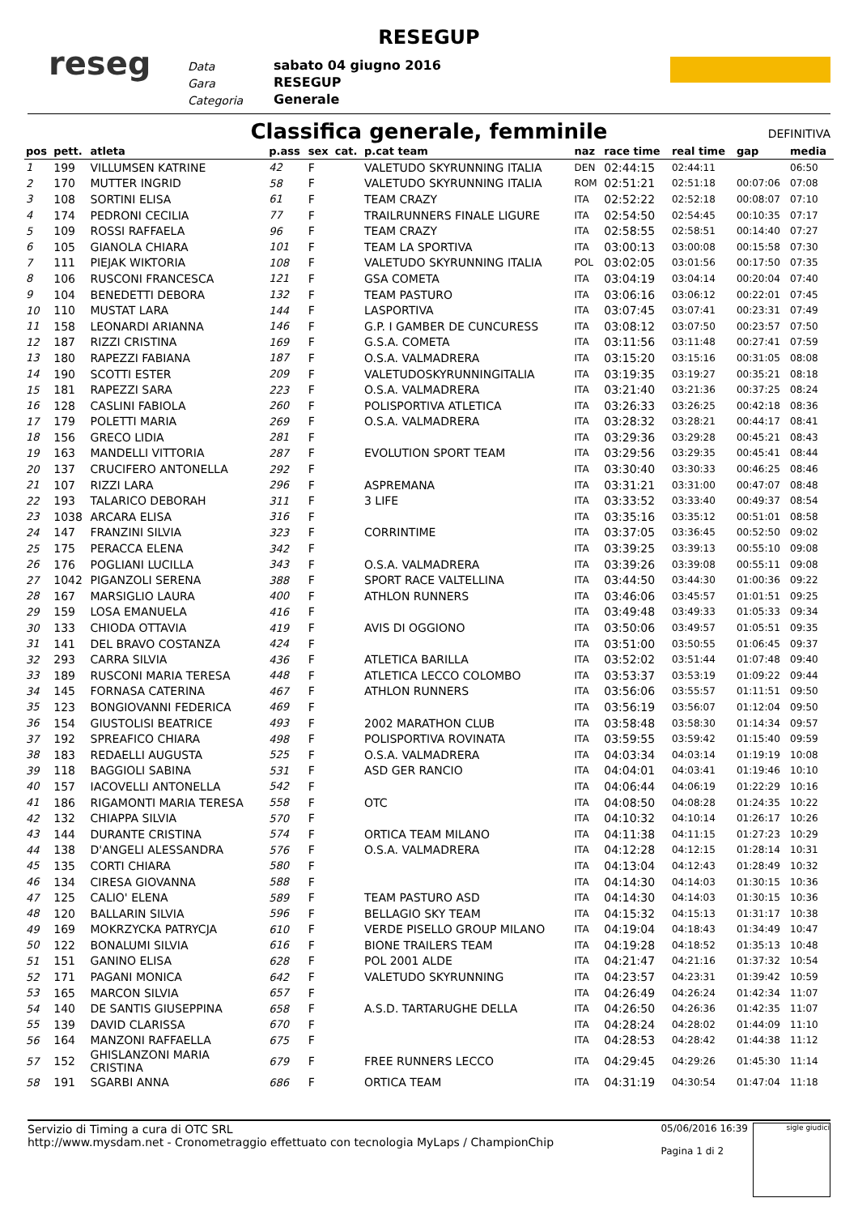RESEGUP
reseg
Data
Gara
Categoria
sabato 04 giugno 2016
RESEGUP
Generale
Classifica generale, femminile DEFINITIVA
| pos | pett. | atleta | p.ass | sex | cat. | p.cat team | naz | race time | real time | gap | media |
| --- | --- | --- | --- | --- | --- | --- | --- | --- | --- | --- | --- |
| 1 | 199 | VILLUMSEN KATRINE | 42 | F | | VALETUDO SKYRUNNING ITALIA | DEN | 02:44:15 | 02:44:11 | | 06:50 |
| 2 | 170 | MUTTER INGRID | 58 | F | | VALETUDO SKYRUNNING ITALIA | ROM | 02:51:21 | 02:51:18 | 00:07:06 | 07:08 |
| 3 | 108 | SORTINI ELISA | 61 | F | | TEAM CRAZY | ITA | 02:52:22 | 02:52:18 | 00:08:07 | 07:10 |
| 4 | 174 | PEDRONI CECILIA | 77 | F | | TRAILRUNNERS FINALE LIGURE | ITA | 02:54:50 | 02:54:45 | 00:10:35 | 07:17 |
| 5 | 109 | ROSSI RAFFAELA | 96 | F | | TEAM CRAZY | ITA | 02:58:55 | 02:58:51 | 00:14:40 | 07:27 |
| 6 | 105 | GIANOLA CHIARA | 101 | F | | TEAM LA SPORTIVA | ITA | 03:00:13 | 03:00:08 | 00:15:58 | 07:30 |
| 7 | 111 | PIEJAK WIKTORIA | 108 | F | | VALETUDO SKYRUNNING ITALIA | POL | 03:02:05 | 03:01:56 | 00:17:50 | 07:35 |
| 8 | 106 | RUSCONI FRANCESCA | 121 | F | | GSA COMETA | ITA | 03:04:19 | 03:04:14 | 00:20:04 | 07:40 |
| 9 | 104 | BENEDETTI DEBORA | 132 | F | | TEAM PASTURO | ITA | 03:06:16 | 03:06:12 | 00:22:01 | 07:45 |
| 10 | 110 | MUSTAT LARA | 144 | F | | LASPORTIVA | ITA | 03:07:45 | 03:07:41 | 00:23:31 | 07:49 |
| 11 | 158 | LEONARDI ARIANNA | 146 | F | | G.P. I GAMBER DE CUNCURESS | ITA | 03:08:12 | 03:07:50 | 00:23:57 | 07:50 |
| 12 | 187 | RIZZI CRISTINA | 169 | F | | G.S.A. COMETA | ITA | 03:11:56 | 03:11:48 | 00:27:41 | 07:59 |
| 13 | 180 | RAPEZZI FABIANA | 187 | F | | O.S.A. VALMADRERA | ITA | 03:15:20 | 03:15:16 | 00:31:05 | 08:08 |
| 14 | 190 | SCOTTI ESTER | 209 | F | | VALETUDOSKYRUNNINGITALIA | ITA | 03:19:35 | 03:19:27 | 00:35:21 | 08:18 |
| 15 | 181 | RAPEZZI SARA | 223 | F | | O.S.A. VALMADRERA | ITA | 03:21:40 | 03:21:36 | 00:37:25 | 08:24 |
| 16 | 128 | CASLINI FABIOLA | 260 | F | | POLISPORTIVA ATLETICA | ITA | 03:26:33 | 03:26:25 | 00:42:18 | 08:36 |
| 17 | 179 | POLETTI MARIA | 269 | F | | O.S.A. VALMADRERA | ITA | 03:28:32 | 03:28:21 | 00:44:17 | 08:41 |
| 18 | 156 | GRECO LIDIA | 281 | F | | | ITA | 03:29:36 | 03:29:28 | 00:45:21 | 08:43 |
| 19 | 163 | MANDELLI VITTORIA | 287 | F | | EVOLUTION SPORT TEAM | ITA | 03:29:56 | 03:29:35 | 00:45:41 | 08:44 |
| 20 | 137 | CRUCIFERO ANTONELLA | 292 | F | | | ITA | 03:30:40 | 03:30:33 | 00:46:25 | 08:46 |
| 21 | 107 | RIZZI LARA | 296 | F | | ASPREMANA | ITA | 03:31:21 | 03:31:00 | 00:47:07 | 08:48 |
| 22 | 193 | TALARICO DEBORAH | 311 | F | | 3 LIFE | ITA | 03:33:52 | 03:33:40 | 00:49:37 | 08:54 |
| 23 | 1038 | ARCARA ELISA | 316 | F | | | ITA | 03:35:16 | 03:35:12 | 00:51:01 | 08:58 |
| 24 | 147 | FRANZINI SILVIA | 323 | F | | CORRINTIME | ITA | 03:37:05 | 03:36:45 | 00:52:50 | 09:02 |
| 25 | 175 | PERACCA ELENA | 342 | F | | | ITA | 03:39:25 | 03:39:13 | 00:55:10 | 09:08 |
| 26 | 176 | POGLIANI LUCILLA | 343 | F | | O.S.A. VALMADRERA | ITA | 03:39:26 | 03:39:08 | 00:55:11 | 09:08 |
| 27 | 1042 | PIGANZOLI SERENA | 388 | F | | SPORT RACE VALTELLINA | ITA | 03:44:50 | 03:44:30 | 01:00:36 | 09:22 |
| 28 | 167 | MARSIGLIO LAURA | 400 | F | | ATHLON RUNNERS | ITA | 03:46:06 | 03:45:57 | 01:01:51 | 09:25 |
| 29 | 159 | LOSA EMANUELA | 416 | F | | | ITA | 03:49:48 | 03:49:33 | 01:05:33 | 09:34 |
| 30 | 133 | CHIODA OTTAVIA | 419 | F | | AVIS DI OGGIONO | ITA | 03:50:06 | 03:49:57 | 01:05:51 | 09:35 |
| 31 | 141 | DEL BRAVO COSTANZA | 424 | F | | | ITA | 03:51:00 | 03:50:55 | 01:06:45 | 09:37 |
| 32 | 293 | CARRA SILVIA | 436 | F | | ATLETICA BARILLA | ITA | 03:52:02 | 03:51:44 | 01:07:48 | 09:40 |
| 33 | 189 | RUSCONI MARIA TERESA | 448 | F | | ATLETICA LECCO COLOMBO | ITA | 03:53:37 | 03:53:19 | 01:09:22 | 09:44 |
| 34 | 145 | FORNASA CATERINA | 467 | F | | ATHLON RUNNERS | ITA | 03:56:06 | 03:55:57 | 01:11:51 | 09:50 |
| 35 | 123 | BONGIOVANNI FEDERICA | 469 | F | | | ITA | 03:56:19 | 03:56:07 | 01:12:04 | 09:50 |
| 36 | 154 | GIUSTOLISI BEATRICE | 493 | F | | 2002 MARATHON CLUB | ITA | 03:58:48 | 03:58:30 | 01:14:34 | 09:57 |
| 37 | 192 | SPREAFICO CHIARA | 498 | F | | POLISPORTIVA ROVINATA | ITA | 03:59:55 | 03:59:42 | 01:15:40 | 09:59 |
| 38 | 183 | REDAELLI AUGUSTA | 525 | F | | O.S.A. VALMADRERA | ITA | 04:03:34 | 04:03:14 | 01:19:19 | 10:08 |
| 39 | 118 | BAGGIOLI SABINA | 531 | F | | ASD GER RANCIO | ITA | 04:04:01 | 04:03:41 | 01:19:46 | 10:10 |
| 40 | 157 | IACOVELLI ANTONELLA | 542 | F | | | ITA | 04:06:44 | 04:06:19 | 01:22:29 | 10:16 |
| 41 | 186 | RIGAMONTI MARIA TERESA | 558 | F | | OTC | ITA | 04:08:50 | 04:08:28 | 01:24:35 | 10:22 |
| 42 | 132 | CHIAPPA SILVIA | 570 | F | | | ITA | 04:10:32 | 04:10:14 | 01:26:17 | 10:26 |
| 43 | 144 | DURANTE CRISTINA | 574 | F | | ORTICA TEAM MILANO | ITA | 04:11:38 | 04:11:15 | 01:27:23 | 10:29 |
| 44 | 138 | D'ANGELI ALESSANDRA | 576 | F | | O.S.A. VALMADRERA | ITA | 04:12:28 | 04:12:15 | 01:28:14 | 10:31 |
| 45 | 135 | CORTI CHIARA | 580 | F | | | ITA | 04:13:04 | 04:12:43 | 01:28:49 | 10:32 |
| 46 | 134 | CIRESA GIOVANNA | 588 | F | | | ITA | 04:14:30 | 04:14:03 | 01:30:15 | 10:36 |
| 47 | 125 | CALIO' ELENA | 589 | F | | TEAM PASTURO ASD | ITA | 04:14:30 | 04:14:03 | 01:30:15 | 10:36 |
| 48 | 120 | BALLARIN SILVIA | 596 | F | | BELLAGIO SKY TEAM | ITA | 04:15:32 | 04:15:13 | 01:31:17 | 10:38 |
| 49 | 169 | MOKRZYCKA PATRYCJA | 610 | F | | VERDE PISELLO GROUP MILANO | ITA | 04:19:04 | 04:18:43 | 01:34:49 | 10:47 |
| 50 | 122 | BONALUMI SILVIA | 616 | F | | BIONE TRAILERS TEAM | ITA | 04:19:28 | 04:18:52 | 01:35:13 | 10:48 |
| 51 | 151 | GANINO ELISA | 628 | F | | POL 2001 ALDE | ITA | 04:21:47 | 04:21:16 | 01:37:32 | 10:54 |
| 52 | 171 | PAGANI MONICA | 642 | F | | VALETUDO SKYRUNNING | ITA | 04:23:57 | 04:23:31 | 01:39:42 | 10:59 |
| 53 | 165 | MARCON SILVIA | 657 | F | | | ITA | 04:26:49 | 04:26:24 | 01:42:34 | 11:07 |
| 54 | 140 | DE SANTIS GIUSEPPINA | 658 | F | | A.S.D. TARTARUGHE DELLA | ITA | 04:26:50 | 04:26:36 | 01:42:35 | 11:07 |
| 55 | 139 | DAVID CLARISSA | 670 | F | | | ITA | 04:28:24 | 04:28:02 | 01:44:09 | 11:10 |
| 56 | 164 | MANZONI RAFFAELLA | 675 | F | | | ITA | 04:28:53 | 04:28:42 | 01:44:38 | 11:12 |
| 57 | 152 | GHISLANZONI MARIA CRISTINA | 679 | F | | FREE RUNNERS LECCO | ITA | 04:29:45 | 04:29:26 | 01:45:30 | 11:14 |
| 58 | 191 | SGARBI ANNA | 686 | F | | ORTICA TEAM | ITA | 04:31:19 | 04:30:54 | 01:47:04 | 11:18 |
Servizio di Timing a cura di OTC SRL
http://www.mysdam.net - Cronometraggio effettuato con tecnologia MyLaps / ChampionChip
05/06/2016 16:39
Pagina 1 di 2
sigle giudici